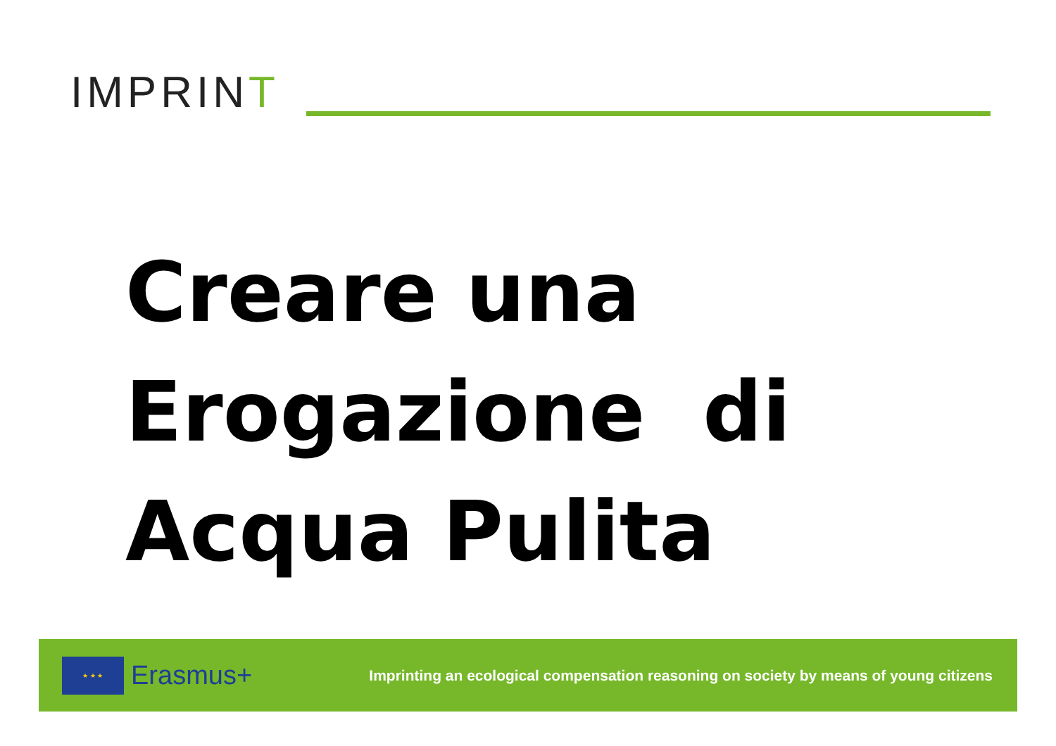IMPRINT
Creare una
Erogazione di
Acqua Pulita
★ ★ ★
Erasmus+
Imprinting an ecological compensation reasoning on society by means of young citizens